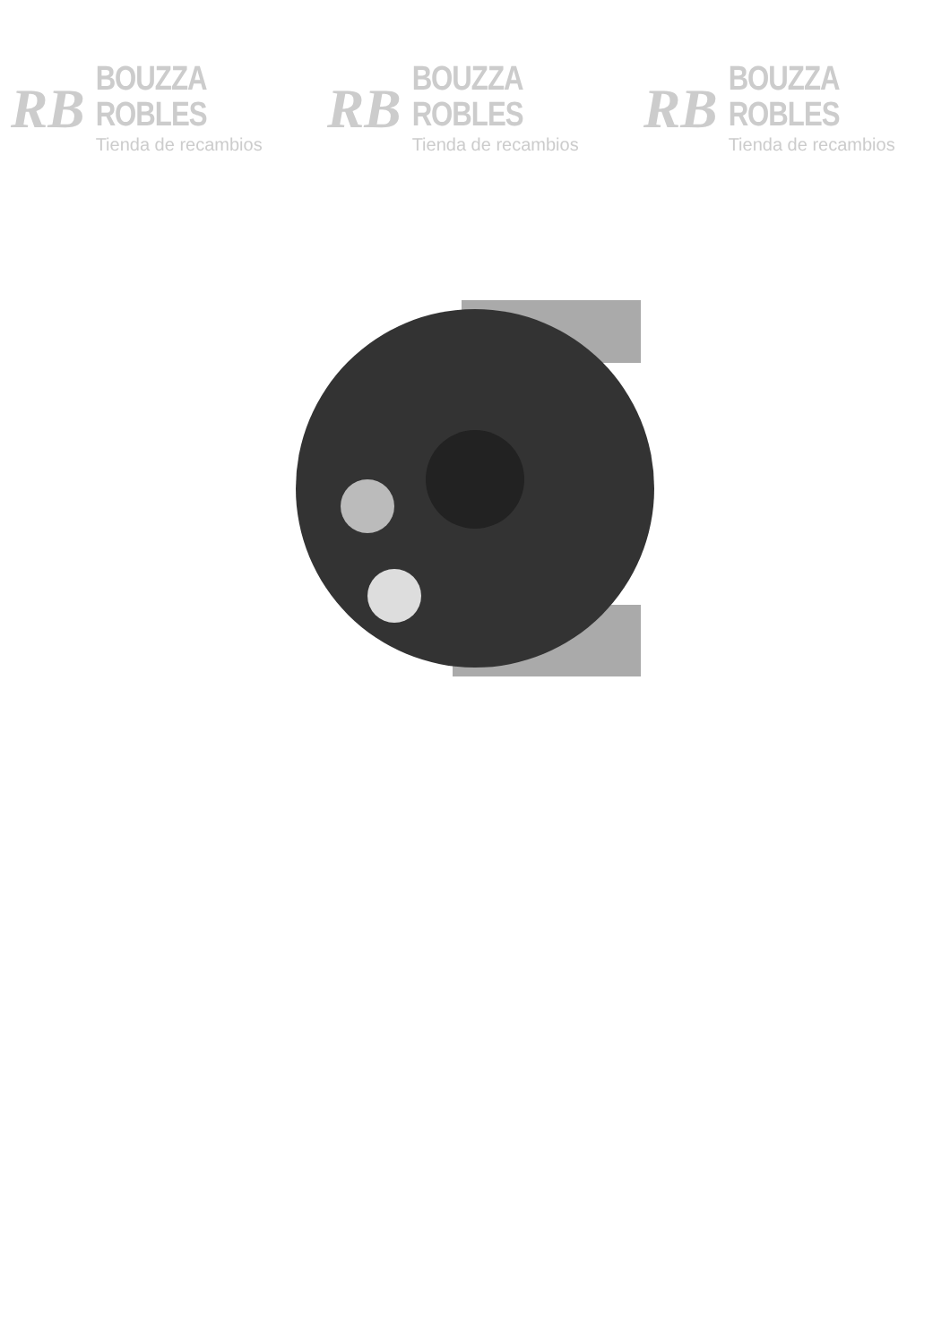RB
BOUZZA ROBLES
Tienda de recambios
RB
BOUZZA ROBLES
Tienda de recambios
RB
BOUZZA ROBLES
Tienda de recambios